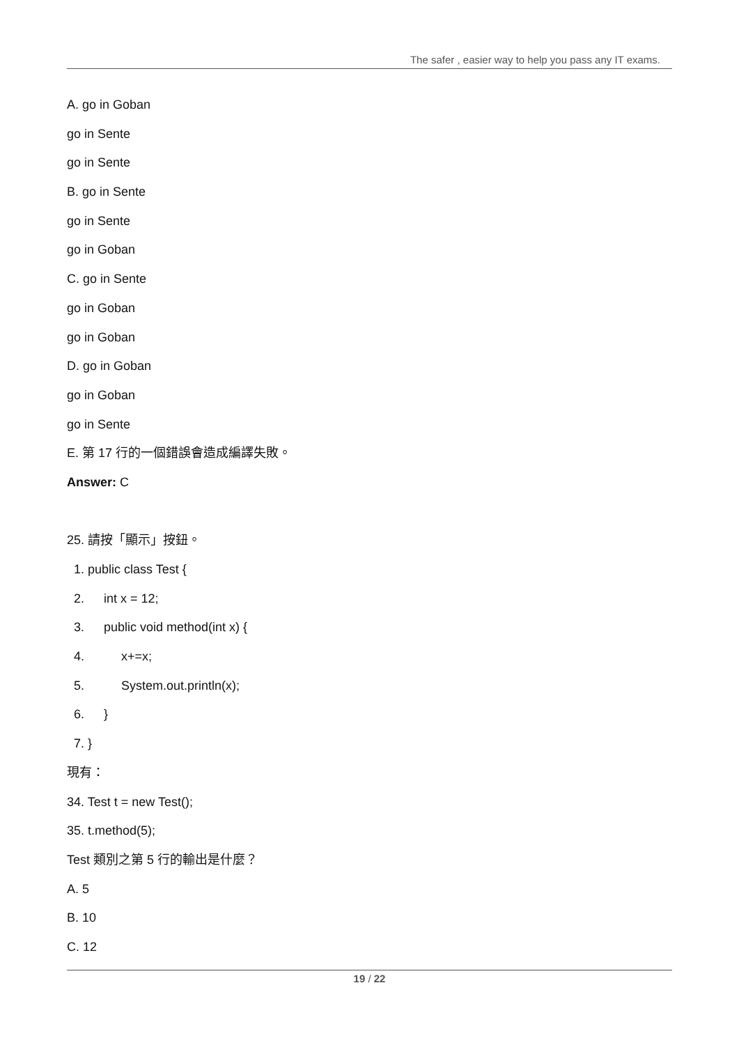The safer , easier way to help you pass any IT exams.
A. go in Goban
go in Sente
go in Sente
B. go in Sente
go in Sente
go in Goban
C. go in Sente
go in Goban
go in Goban
D. go in Goban
go in Goban
go in Sente
E. 第 17 行的一個錯誤會造成編譯失敗。
Answer: C
25. 請按「顯示」按鈕。
1. public class Test {
2. int x = 12;
3. public void method(int x) {
4. x+=x;
5. System.out.println(x);
6. }
7. }
現有：
34. Test t = new Test();
35. t.method(5);
Test 類別之第 5 行的輸出是什麼？
A. 5
B. 10
C. 12
19 / 22